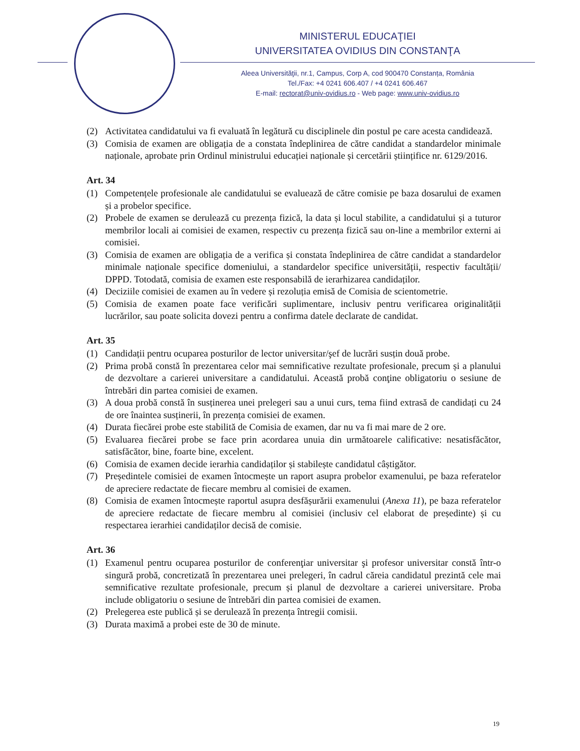MINISTERUL EDUCAŢIEI
UNIVERSITATEA OVIDIUS DIN CONSTANŢA
Aleea Universităţii, nr.1, Campus, Corp A, cod 900470 Constanța, România
Tel./Fax: +4 0241 606.407 / +4 0241 606.467
E-mail: rectorat@univ-ovidius.ro - Web page: www.univ-ovidius.ro
(2) Activitatea candidatului va fi evaluată în legătură cu disciplinele din postul pe care acesta candidează.
(3) Comisia de examen are obligația de a constata îndeplinirea de către candidat a standardelor minimale naționale, aprobate prin Ordinul ministrului educației naționale și cercetării științifice nr. 6129/2016.
Art. 34
(1) Competențele profesionale ale candidatului se evaluează de către comisie pe baza dosarului de examen și a probelor specifice.
(2) Probele de examen se derulează cu prezența fizică, la data și locul stabilite, a candidatului și a tuturor membrilor locali ai comisiei de examen, respectiv cu prezența fizică sau on-line a membrilor externi ai comisiei.
(3) Comisia de examen are obligația de a verifica și constata îndeplinirea de către candidat a standardelor minimale naționale specifice domeniului, a standardelor specifice universității, respectiv facultății/ DPPD. Totodată, comisia de examen este responsabilă de ierarhizarea candidaților.
(4) Deciziile comisiei de examen au în vedere și rezoluția emisă de Comisia de scientometrie.
(5) Comisia de examen poate face verificări suplimentare, inclusiv pentru verificarea originalității lucrărilor, sau poate solicita dovezi pentru a confirma datele declarate de candidat.
Art. 35
(1) Candidații pentru ocuparea posturilor de lector universitar/şef de lucrări susțin două probe.
(2) Prima probă constă în prezentarea celor mai semnificative rezultate profesionale, precum și a planului de dezvoltare a carierei universitare a candidatului. Această probă conţine obligatoriu o sesiune de întrebări din partea comisiei de examen.
(3) A doua probă constă în susținerea unei prelegeri sau a unui curs, tema fiind extrasă de candidați cu 24 de ore înaintea susținerii, în prezența comisiei de examen.
(4) Durata fiecărei probe este stabilită de Comisia de examen, dar nu va fi mai mare de 2 ore.
(5) Evaluarea fiecărei probe se face prin acordarea unuia din următoarele calificative: nesatisfăcător, satisfăcător, bine, foarte bine, excelent.
(6) Comisia de examen decide ierarhia candidaților și stabilește candidatul câștigător.
(7) Președintele comisiei de examen întocmește un raport asupra probelor examenului, pe baza referatelor de apreciere redactate de fiecare membru al comisiei de examen.
(8) Comisia de examen întocmește raportul asupra desfășurării examenului (Anexa 11), pe baza referatelor de apreciere redactate de fiecare membru al comisiei (inclusiv cel elaborat de președinte) și cu respectarea ierarhiei candidaților decisă de comisie.
Art. 36
(1) Examenul pentru ocuparea posturilor de conferenţiar universitar şi profesor universitar constă într-o singură probă, concretizată în prezentarea unei prelegeri, în cadrul căreia candidatul prezintă cele mai semnificative rezultate profesionale, precum și planul de dezvoltare a carierei universitare. Proba include obligatoriu o sesiune de întrebări din partea comisiei de examen.
(2) Prelegerea este publică și se derulează în prezența întregii comisii.
(3) Durata maximă a probei este de 30 de minute.
19